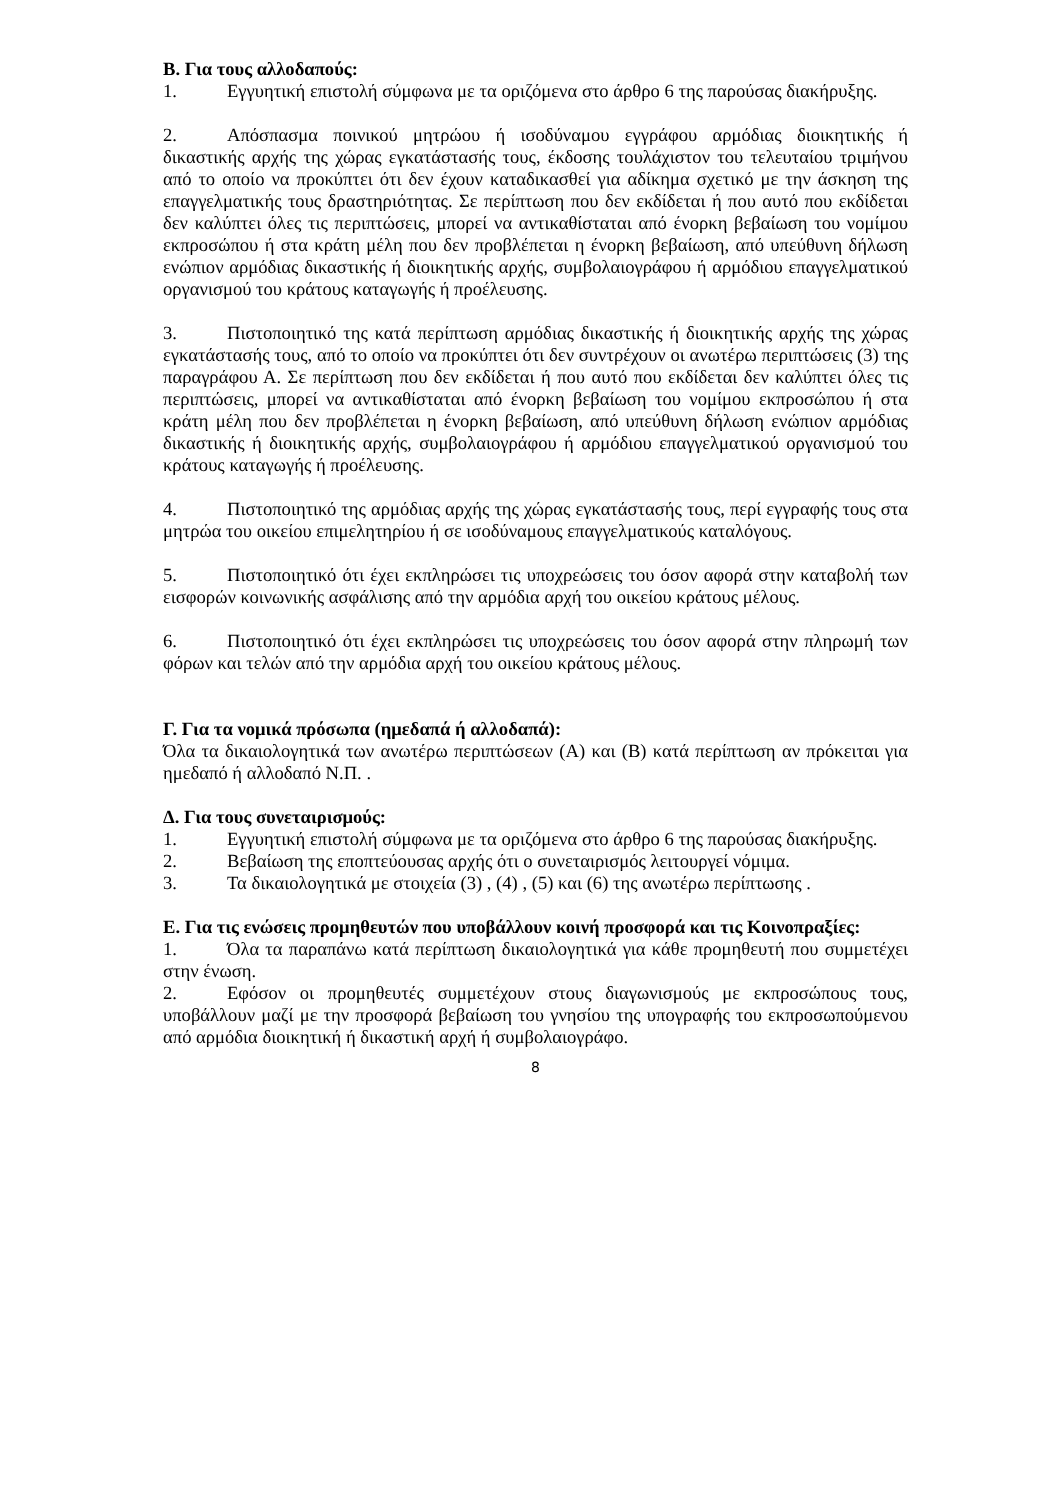Β. Για τους αλλοδαπούς:
1. Εγγυητική επιστολή σύμφωνα με τα οριζόμενα στο άρθρο 6 της παρούσας διακήρυξης.
2. Απόσπασμα ποινικού μητρώου ή ισοδύναμου εγγράφου αρμόδιας διοικητικής ή δικαστικής αρχής της χώρας εγκατάστασής τους, έκδοσης τουλάχιστον του τελευταίου τριμήνου από το οποίο να προκύπτει ότι δεν έχουν καταδικασθεί για αδίκημα σχετικό με την άσκηση της επαγγελματικής τους δραστηριότητας. Σε περίπτωση που δεν εκδίδεται ή που αυτό που εκδίδεται δεν καλύπτει όλες τις περιπτώσεις, μπορεί να αντικαθίσταται από ένορκη βεβαίωση του νομίμου εκπροσώπου ή στα κράτη μέλη που δεν προβλέπεται η ένορκη βεβαίωση, από υπεύθυνη δήλωση ενώπιον αρμόδιας δικαστικής ή διοικητικής αρχής, συμβολαιογράφου ή αρμόδιου επαγγελματικού οργανισμού του κράτους καταγωγής ή προέλευσης.
3. Πιστοποιητικό της κατά περίπτωση αρμόδιας δικαστικής ή διοικητικής αρχής της χώρας εγκατάστασής τους, από το οποίο να προκύπτει ότι δεν συντρέχουν οι ανωτέρω περιπτώσεις (3) της παραγράφου Α. Σε περίπτωση που δεν εκδίδεται ή που αυτό που εκδίδεται δεν καλύπτει όλες τις περιπτώσεις, μπορεί να αντικαθίσταται από ένορκη βεβαίωση του νομίμου εκπροσώπου ή στα κράτη μέλη που δεν προβλέπεται η ένορκη βεβαίωση, από υπεύθυνη δήλωση ενώπιον αρμόδιας δικαστικής ή διοικητικής αρχής, συμβολαιογράφου ή αρμόδιου επαγγελματικού οργανισμού του κράτους καταγωγής ή προέλευσης.
4. Πιστοποιητικό της αρμόδιας αρχής της χώρας εγκατάστασής τους, περί εγγραφής τους στα μητρώα του οικείου επιμελητηρίου ή σε ισοδύναμους επαγγελματικούς καταλόγους.
5. Πιστοποιητικό ότι έχει εκπληρώσει τις υποχρεώσεις του όσον αφορά στην καταβολή των εισφορών κοινωνικής ασφάλισης από την αρμόδια αρχή του οικείου κράτους μέλους.
6. Πιστοποιητικό ότι έχει εκπληρώσει τις υποχρεώσεις του όσον αφορά στην πληρωμή των φόρων και τελών από την αρμόδια αρχή του οικείου κράτους μέλους.
Γ. Για τα νομικά πρόσωπα (ημεδαπά ή αλλοδαπά):
Όλα τα δικαιολογητικά των ανωτέρω περιπτώσεων (Α) και (Β) κατά περίπτωση αν πρόκειται για ημεδαπό ή αλλοδαπό Ν.Π. .
Δ. Για τους συνεταιρισμούς:
1. Εγγυητική επιστολή σύμφωνα με τα οριζόμενα στο άρθρο 6 της παρούσας διακήρυξης.
2. Βεβαίωση της εποπτεύουσας αρχής ότι ο συνεταιρισμός λειτουργεί νόμιμα.
3. Τα δικαιολογητικά με στοιχεία (3) , (4) , (5) και (6) της ανωτέρω περίπτωσης .
Ε. Για τις ενώσεις προμηθευτών που υποβάλλουν κοινή προσφορά και τις Κοινοπραξίες:
1. Όλα τα παραπάνω κατά περίπτωση δικαιολογητικά για κάθε προμηθευτή που συμμετέχει στην ένωση.
2. Εφόσον οι προμηθευτές συμμετέχουν στους διαγωνισμούς με εκπροσώπους τους, υποβάλλουν μαζί με την προσφορά βεβαίωση του γνησίου της υπογραφής του εκπροσωπούμενου από αρμόδια διοικητική ή δικαστική αρχή ή συμβολαιογράφο.
8